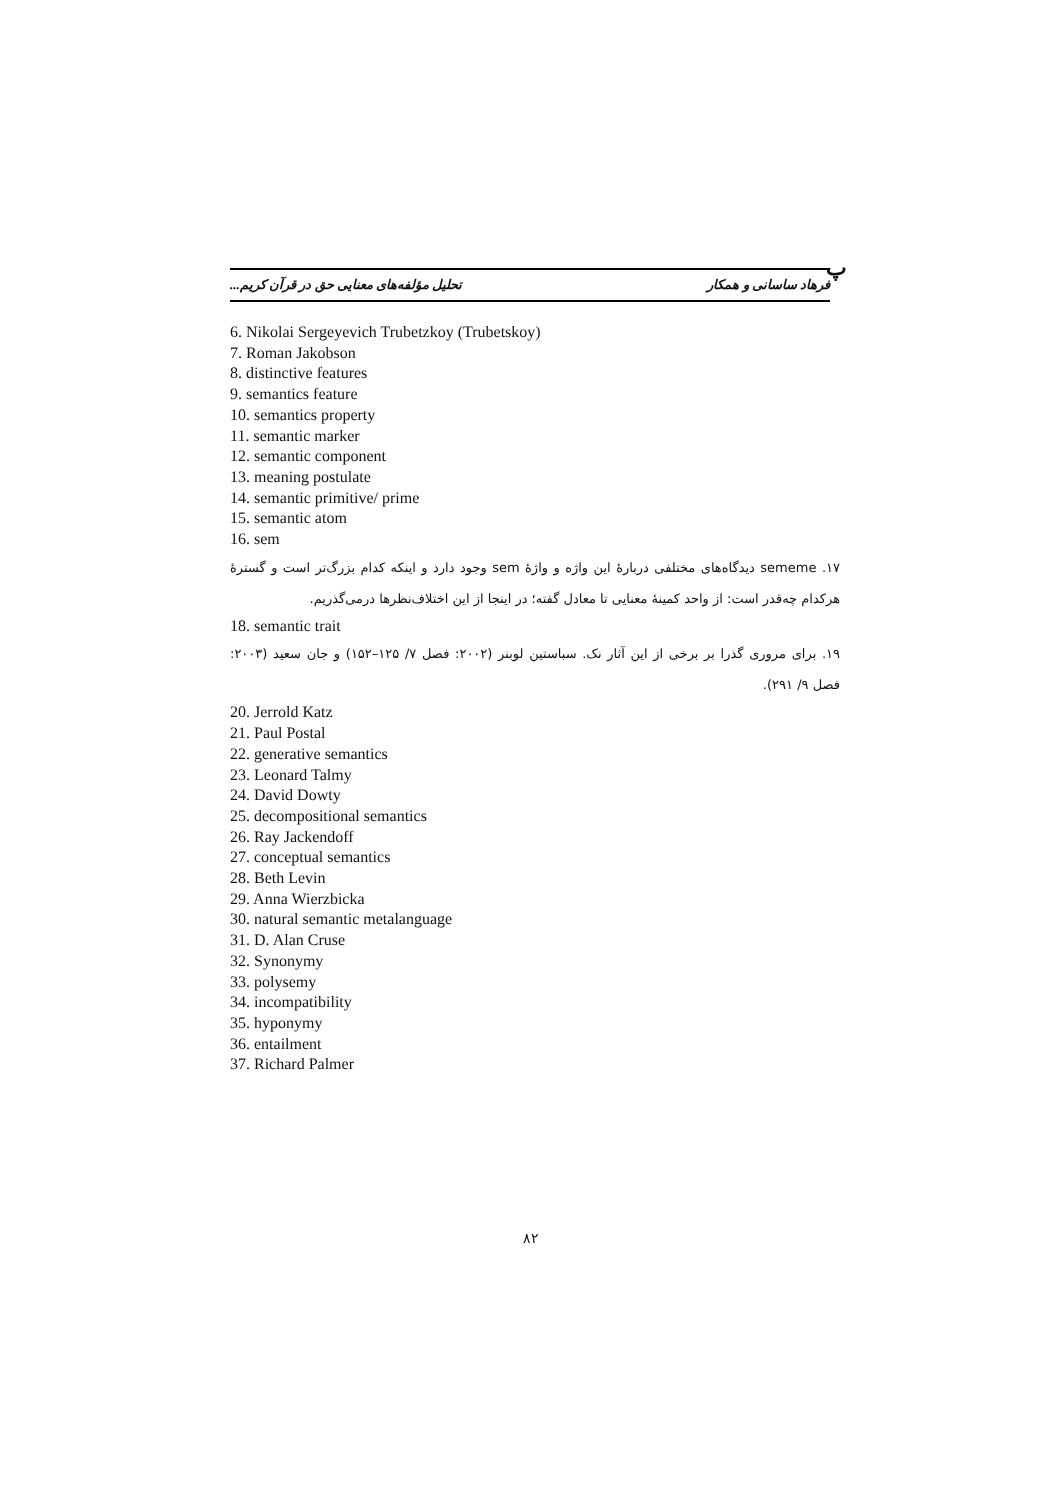پ
فرهاد ساسانی و همکار تحلیل مؤلفه‌های معنایی حق در قرآن کریم...
6. Nikolai Sergeyevich Trubetzkoy (Trubetskoy)
7. Roman Jakobson
8. distinctive features
9. semantics feature
10. semantics property
11. semantic marker
12. semantic component
13. meaning postulate
14. semantic primitive/ prime
15. semantic atom
16. sem
۱۷. sememe دیدگاه‌های مختلفی دربارهٔ این واژه و واژهٔ sem وجود دارد و اینکه کدام بزرگ‌تر است و گسترهٔ هرکدام چه‌قدر است: از واحد کمینهٔ معنایی تا معادل گفته؛ در اینجا از این اختلاف‌نظرها درمی‌گذریم.
18. semantic trait
۱۹. برای مروری گذرا بر برخی از این آثار نک. سباستین لوبنر (۲۰۰۲: فصل ۷/ ۱۲۵–۱۵۲) و جان سعید (۲۰۰۳: فصل ۹/ ۲۹۱).
20. Jerrold Katz
21. Paul Postal
22. generative semantics
23. Leonard Talmy
24. David Dowty
25. decompositional semantics
26. Ray Jackendoff
27. conceptual semantics
28. Beth Levin
29. Anna Wierzbicka
30. natural semantic metalanguage
31. D. Alan Cruse
32. Synonymy
33. polysemy
34. incompatibility
35. hyponymy
36. entailment
37. Richard Palmer
۸۲